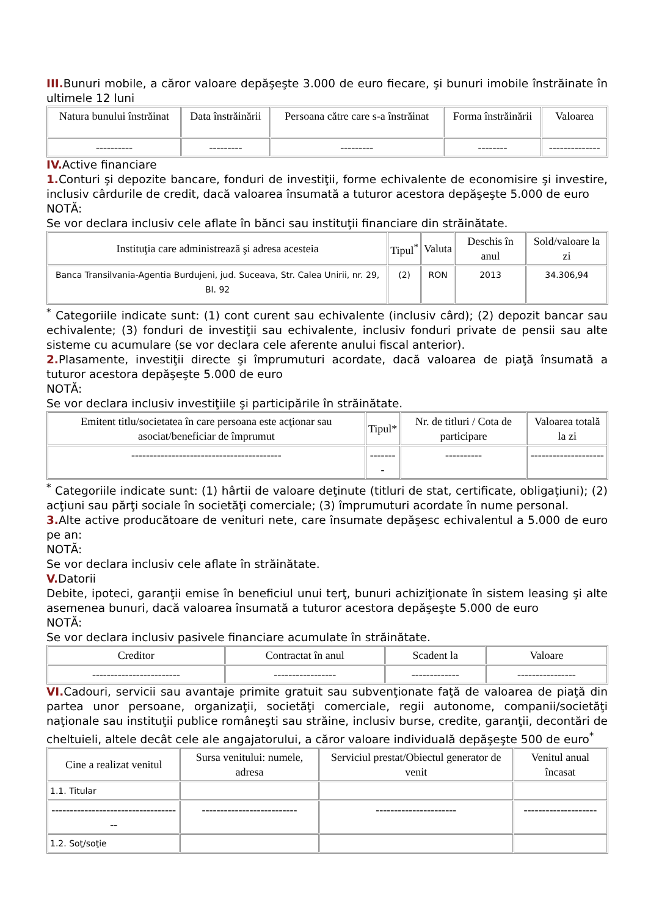III. Bunuri mobile, a căror valoare depăşeşte 3.000 de euro fiecare, şi bunuri imobile înstrăinate în ultimele 12 luni
| Natura bunului înstrăinat | Data înstrăinării | Persoana către care s-a înstrăinat | Forma înstrăinării | Valoarea |
| --- | --- | --- | --- | --- |
| ---------- | --------- | --------- | -------- | -------------- |
IV. Active financiare
1. Conturi şi depozite bancare, fonduri de investiţii, forme echivalente de economisire şi investire, inclusiv cârdurile de credit, dacă valoarea însumată a tuturor acestora depăşeşte 5.000 de euro
NOTĂ:
Se vor declara inclusiv cele aflate în bănci sau instituţii financiare din străinătate.
| Instituţia care administrează şi adresa acesteia | Tipul<sup>*</sup> | Valuta | Deschis în anul | Sold/valoare la zi |
| --- | --- | --- | --- | --- |
| Banca Transilvania-Agentia Burdujeni, jud. Suceava, Str. Calea Unirii, nr. 29, Bl. 92 | (2) | RON | 2013 | 34.306,94 |
<sup>*</sup> Categoriile indicate sunt: (1) cont curent sau echivalente (inclusiv cârd); (2) depozit bancar sau echivalente; (3) fonduri de investiţii sau echivalente, inclusiv fonduri private de pensii sau alte sisteme cu acumulare (se vor declara cele aferente anului fiscal anterior).
2. Plasamente, investiţii directe şi împrumuturi acordate, dacă valoarea de piaţă însumată a tuturor acestora depăşeşte 5.000 de euro
NOTĂ:
Se vor declara inclusiv investiţiile şi participările în străinătate.
| Emitent titlu/societatea în care persoana este acţionar sau asociat/beneficiar de împrumut | Tipul* | Nr. de titluri / Cota de participare | Valoarea totală la zi |
| --- | --- | --- | --- |
| ----------------------------------------- | -------- | ---------- | -------------------- |
<sup>*</sup> Categoriile indicate sunt: (1) hârtii de valoare deţinute (titluri de stat, certificate, obligaţiuni); (2) acţiuni sau părţi sociale în societăţi comerciale; (3) împrumuturi acordate în nume personal.
3. Alte active producătoare de venituri nete, care însumate depăşesc echivalentul a 5.000 de euro pe an:
NOTĂ:
Se vor declara inclusiv cele aflate în străinătate.
V. Datorii
Debite, ipoteci, garanţii emise în beneficiul unui terţ, bunuri achiziţionate în sistem leasing şi alte asemenea bunuri, dacă valoarea însumată a tuturor acestora depăşeşte 5.000 de euro
NOTĂ:
Se vor declara inclusiv pasivele financiare acumulate în străinătate.
| Creditor | Contractat în anul | Scadent la | Valoare |
| --- | --- | --- | --- |
| ------------------------ | ----------------- | ------------- | ---------------- |
VI. Cadouri, servicii sau avantaje primite gratuit sau subvenţionate faţă de valoarea de piaţă din partea unor persoane, organizaţii, societăţi comerciale, regii autonome, companii/societăţi naţionale sau instituţii publice româneşti sau străine, inclusiv burse, credite, garanţii, decontări de cheltuieli, altele decât cele ale angajatorului, a căror valoare individuală depăşeşte 500 de euro<sup>*</sup>
| Cine a realizat venitul | Sursa venitului: numele, adresa | Serviciul prestat/Obiectul generator de venit | Venitul anual încasat |
| --- | --- | --- | --- |
| 1.1. Titular | | | |
| ------------------------------------ | -------------------------- | ---------------------- | -------------------- |
| 1.2. Soţ/soţie | | | |